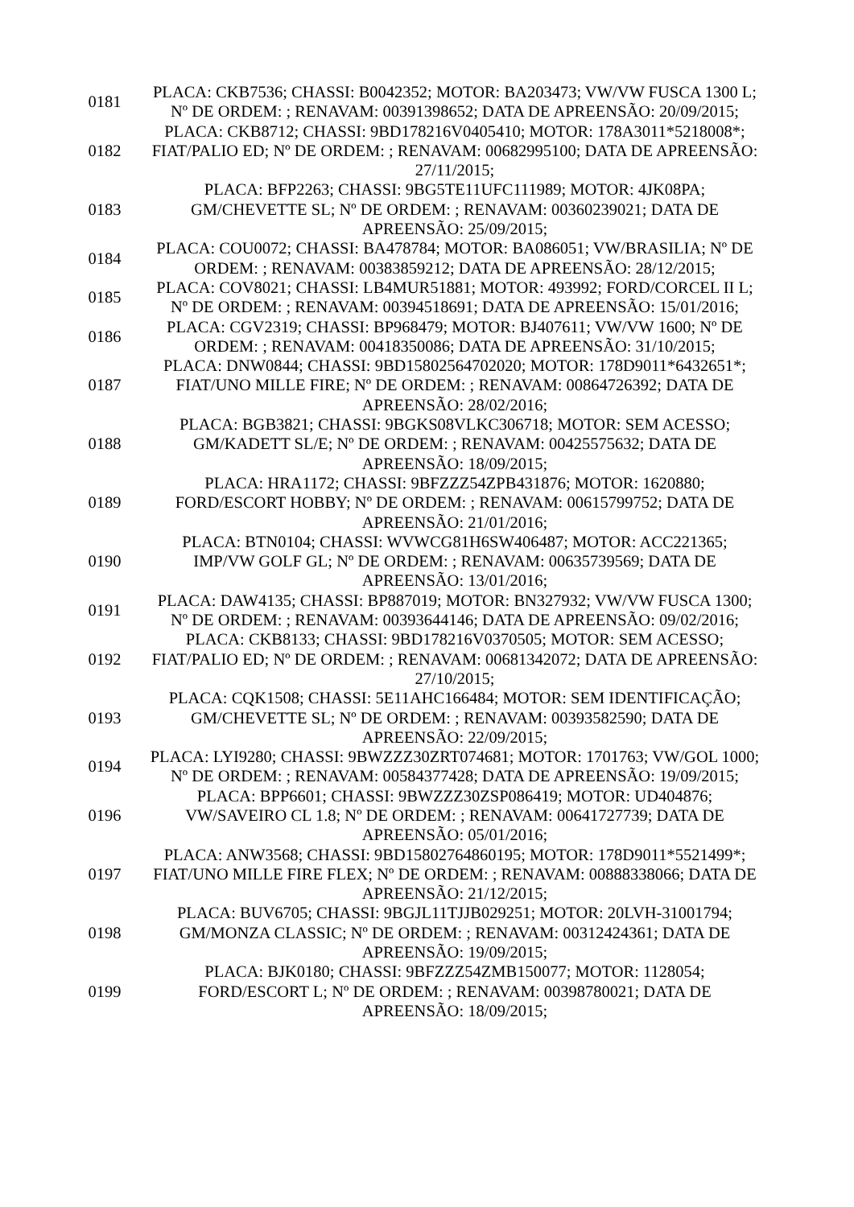| 0181 | PLACA: CKB7536; CHASSI: B0042352; MOTOR: BA203473; VW/VW FUSCA 1300 L; Nº DE ORDEM: ; RENAVAM: 00391398652; DATA DE APREENSÃO: 20/09/2015; |
| 0182 | PLACA: CKB8712; CHASSI: 9BD178216V0405410; MOTOR: 178A3011*5218008*; FIAT/PALIO ED; Nº DE ORDEM: ; RENAVAM: 00682995100; DATA DE APREENSÃO: 27/11/2015; |
| 0183 | PLACA: BFP2263; CHASSI: 9BG5TE11UFC111989; MOTOR: 4JK08PA; GM/CHEVETTE SL; Nº DE ORDEM: ; RENAVAM: 00360239021; DATA DE APREENSÃO: 25/09/2015; |
| 0184 | PLACA: COU0072; CHASSI: BA478784; MOTOR: BA086051; VW/BRASILIA; Nº DE ORDEM: ; RENAVAM: 00383859212; DATA DE APREENSÃO: 28/12/2015; |
| 0185 | PLACA: COV8021; CHASSI: LB4MUR51881; MOTOR: 493992; FORD/CORCEL II L; Nº DE ORDEM: ; RENAVAM: 00394518691; DATA DE APREENSÃO: 15/01/2016; |
| 0186 | PLACA: CGV2319; CHASSI: BP968479; MOTOR: BJ407611; VW/VW 1600; Nº DE ORDEM: ; RENAVAM: 00418350086; DATA DE APREENSÃO: 31/10/2015; |
| 0187 | PLACA: DNW0844; CHASSI: 9BD15802564702020; MOTOR: 178D9011*6432651*; FIAT/UNO MILLE FIRE; Nº DE ORDEM: ; RENAVAM: 00864726392; DATA DE APREENSÃO: 28/02/2016; |
| 0188 | PLACA: BGB3821; CHASSI: 9BGKS08VLKC306718; MOTOR: SEM ACESSO; GM/KADETT SL/E; Nº DE ORDEM: ; RENAVAM: 00425575632; DATA DE APREENSÃO: 18/09/2015; |
| 0189 | PLACA: HRA1172; CHASSI: 9BFZZZ54ZPB431876; MOTOR: 1620880; FORD/ESCORT HOBBY; Nº DE ORDEM: ; RENAVAM: 00615799752; DATA DE APREENSÃO: 21/01/2016; |
| 0190 | PLACA: BTN0104; CHASSI: WVWCG81H6SW406487; MOTOR: ACC221365; IMP/VW GOLF GL; Nº DE ORDEM: ; RENAVAM: 00635739569; DATA DE APREENSÃO: 13/01/2016; |
| 0191 | PLACA: DAW4135; CHASSI: BP887019; MOTOR: BN327932; VW/VW FUSCA 1300; Nº DE ORDEM: ; RENAVAM: 00393644146; DATA DE APREENSÃO: 09/02/2016; |
| 0192 | PLACA: CKB8133; CHASSI: 9BD178216V0370505; MOTOR: SEM ACESSO; FIAT/PALIO ED; Nº DE ORDEM: ; RENAVAM: 00681342072; DATA DE APREENSÃO: 27/10/2015; |
| 0193 | PLACA: CQK1508; CHASSI: 5E11AHC166484; MOTOR: SEM IDENTIFICAÇÃO; GM/CHEVETTE SL; Nº DE ORDEM: ; RENAVAM: 00393582590; DATA DE APREENSÃO: 22/09/2015; |
| 0194 | PLACA: LYI9280; CHASSI: 9BWZZZ30ZRT074681; MOTOR: 1701763; VW/GOL 1000; Nº DE ORDEM: ; RENAVAM: 00584377428; DATA DE APREENSÃO: 19/09/2015; |
| 0196 | PLACA: BPP6601; CHASSI: 9BWZZZ30ZSP086419; MOTOR: UD404876; VW/SAVEIRO CL 1.8; Nº DE ORDEM: ; RENAVAM: 00641727739; DATA DE APREENSÃO: 05/01/2016; |
| 0197 | PLACA: ANW3568; CHASSI: 9BD15802764860195; MOTOR: 178D9011*5521499*; FIAT/UNO MILLE FIRE FLEX; Nº DE ORDEM: ; RENAVAM: 00888338066; DATA DE APREENSÃO: 21/12/2015; |
| 0198 | PLACA: BUV6705; CHASSI: 9BGJL11TJJB029251; MOTOR: 20LVH-31001794; GM/MONZA CLASSIC; Nº DE ORDEM: ; RENAVAM: 00312424361; DATA DE APREENSÃO: 19/09/2015; |
| 0199 | PLACA: BJK0180; CHASSI: 9BFZZZ54ZMB150077; MOTOR: 1128054; FORD/ESCORT L; Nº DE ORDEM: ; RENAVAM: 00398780021; DATA DE APREENSÃO: 18/09/2015; |